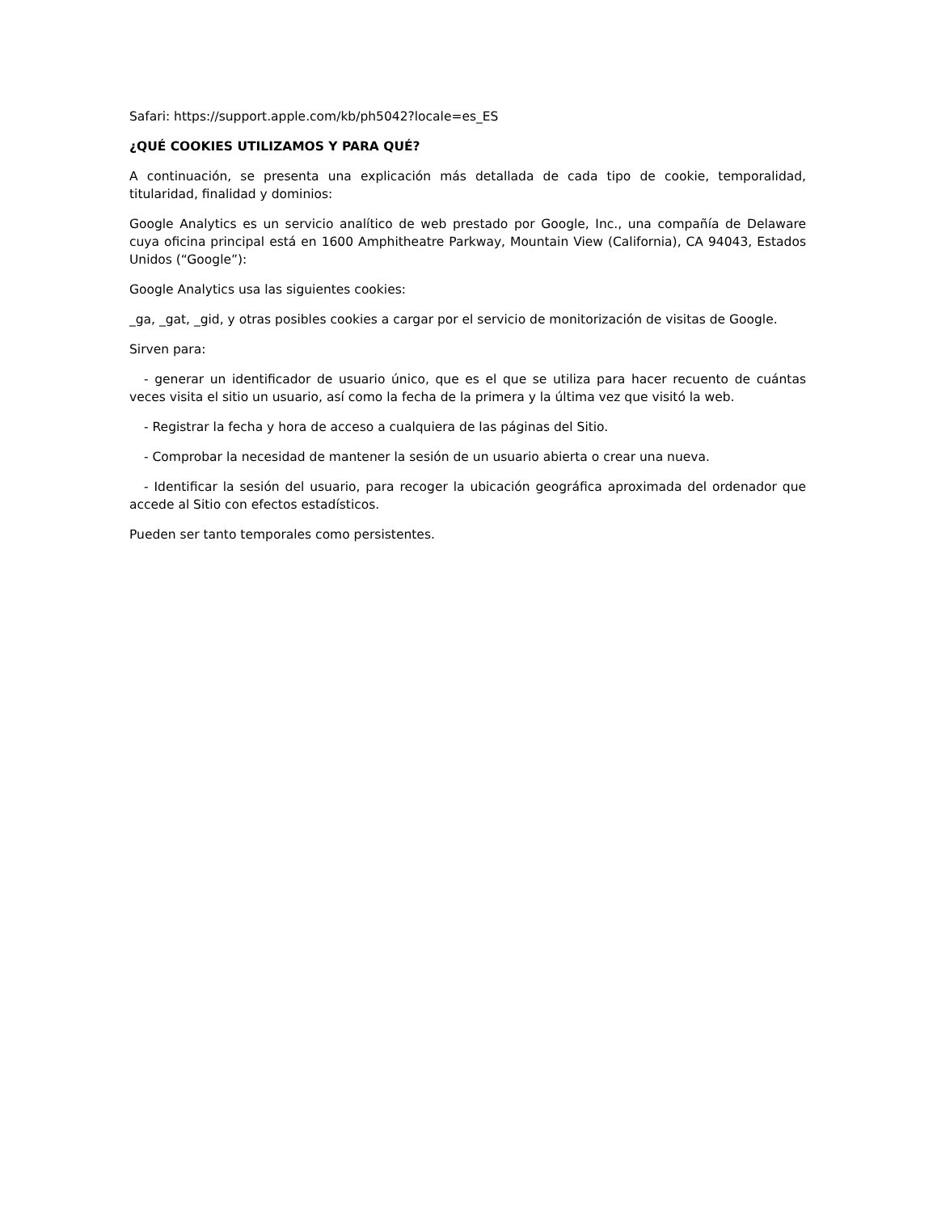Safari: https://support.apple.com/kb/ph5042?locale=es_ES
¿QUÉ COOKIES UTILIZAMOS Y PARA QUÉ?
A continuación, se presenta una explicación más detallada de cada tipo de cookie, temporalidad, titularidad, finalidad y dominios:
Google Analytics es un servicio analítico de web prestado por Google, Inc., una compañía de Delaware cuya oficina principal está en 1600 Amphitheatre Parkway, Mountain View (California), CA 94043, Estados Unidos (“Google”):
Google Analytics usa las siguientes cookies:
_ga, _gat, _gid, y otras posibles cookies a cargar por el servicio de monitorización de visitas de Google.
Sirven para:
- generar un identificador de usuario único, que es el que se utiliza para hacer recuento de cuántas veces visita el sitio un usuario, así como la fecha de la primera y la última vez que visitó la web.
- Registrar la fecha y hora de acceso a cualquiera de las páginas del Sitio.
- Comprobar la necesidad de mantener la sesión de un usuario abierta o crear una nueva.
- Identificar la sesión del usuario, para recoger la ubicación geográfica aproximada del ordenador que accede al Sitio con efectos estadísticos.
Pueden ser tanto temporales como persistentes.